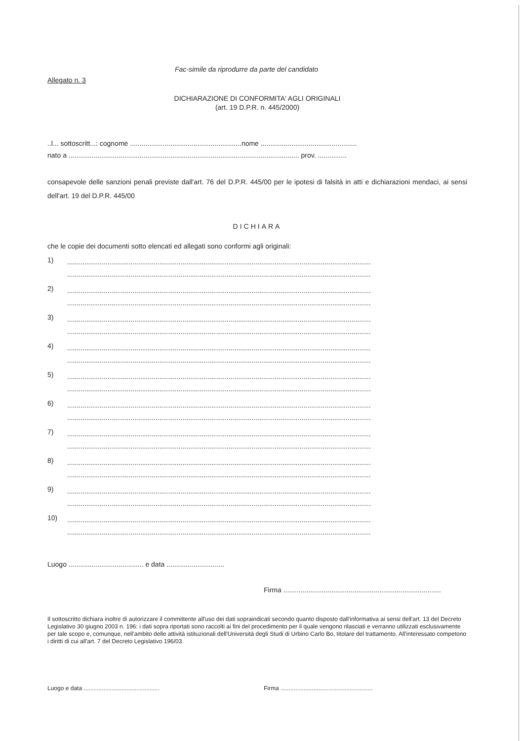Fac-simile da riprodurre da parte del candidato
Allegato n. 3
DICHIARAZIONE DI CONFORMITA' AGLI ORIGINALI
(art. 19 D.P.R. n. 445/2000)
..l... sottoscritt...: cognome ..........................................................nome ..................................................
nato a ........................................................................................................................ prov. ...............
consapevole delle sanzioni penali previste dall'art. 76 del D.P.R. 445/00 per le ipotesi di falsità in atti e dichiarazioni mendaci, ai sensi dell'art. 19 del D.P.R. 445/00
DICHIARA
che le copie dei documenti sotto elencati ed allegati sono conformi agli originali:
1)
..............................................................................................................................................................
..............................................................................................................................................................
2)
..............................................................................................................................................................
..............................................................................................................................................................
3)
..............................................................................................................................................................
..............................................................................................................................................................
4)
..............................................................................................................................................................
..............................................................................................................................................................
5)
..............................................................................................................................................................
..............................................................................................................................................................
6)
..............................................................................................................................................................
..............................................................................................................................................................
7)
..............................................................................................................................................................
..............................................................................................................................................................
8)
..............................................................................................................................................................
..............................................................................................................................................................
9)
..............................................................................................................................................................
..............................................................................................................................................................
10)
..............................................................................................................................................................
..............................................................................................................................................................
Luogo ....................................... e data ..............................
Firma ..................................................................................
Il sottoscritto dichiara inoltre di autorizzare il committente all'uso dei dati sopraindicati secondo quanto disposto dall'informativa ai sensi dell'art. 13 del Decreto Legislativo 30 giugno 2003 n. 196: i dati sopra riportati sono raccolti ai fini del procedimento per il quale vengono rilasciati e verranno utilizzati esclusivamente per tale scopo e, comunque, nell'ambito delle attività istituzionali dell'Università degli Studi di Urbino Carlo Bo, titolare del trattamento. All'interessato competono i diritti di cui all'art. 7 del Decreto Legislativo 196/03.
Luogo e data .............................................. Firma ........................................................